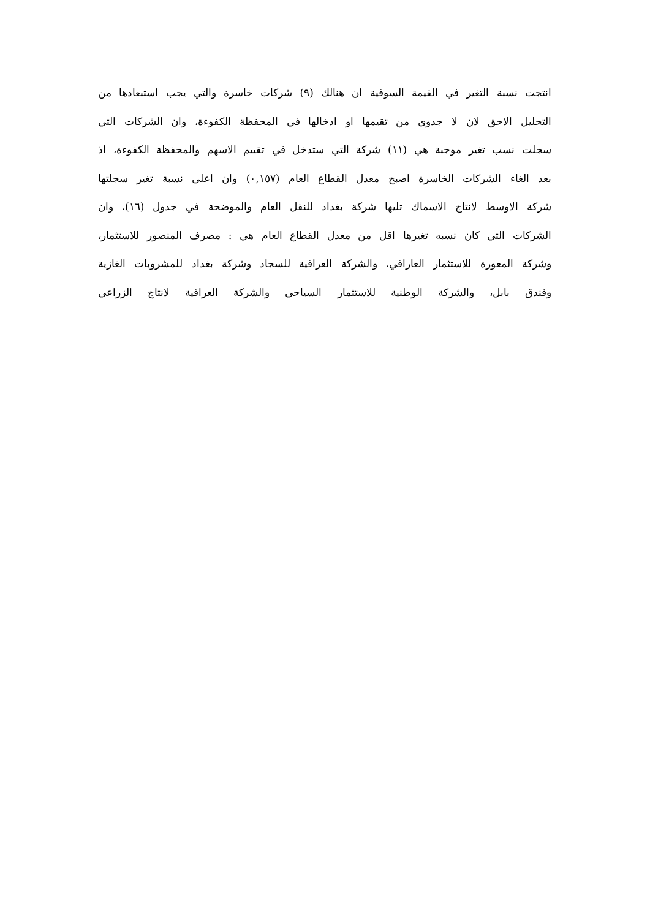انتجت نسبة التغير في القيمة السوقية ان هنالك (٩) شركات خاسرة والتي يجب استبعادها من
التحليل الاحق لان لا جدوى من تقيمها او ادخالها في المحفظة الكفوءة، وان الشركات التي
سجلت نسب تغير موجبة هي (١١) شركة التي ستدخل في تقييم الاسهم والمحفظة الكفوءة، اذ
بعد الغاء الشركات الخاسرة اصبح معدل القطاع العام (٠,١٥٧) وان اعلى نسبة تغير سجلتها
شركة الاوسط لانتاج الاسماك تليها شركة بغداد للنقل العام والموضحة في جدول (١٦)، وان
الشركات التي كان نسبه تغيرها اقل من معدل القطاع العام هي : مصرف المنصور للاستثمار،
وشركة المعورة للاستثمار العاراقي، والشركة العراقية للسجاد وشركة بغداد للمشروبات الغازية
وفندق بابل، والشركة الوطنية للاستثمار السياحي والشركة العراقية لانتاج الزراعي